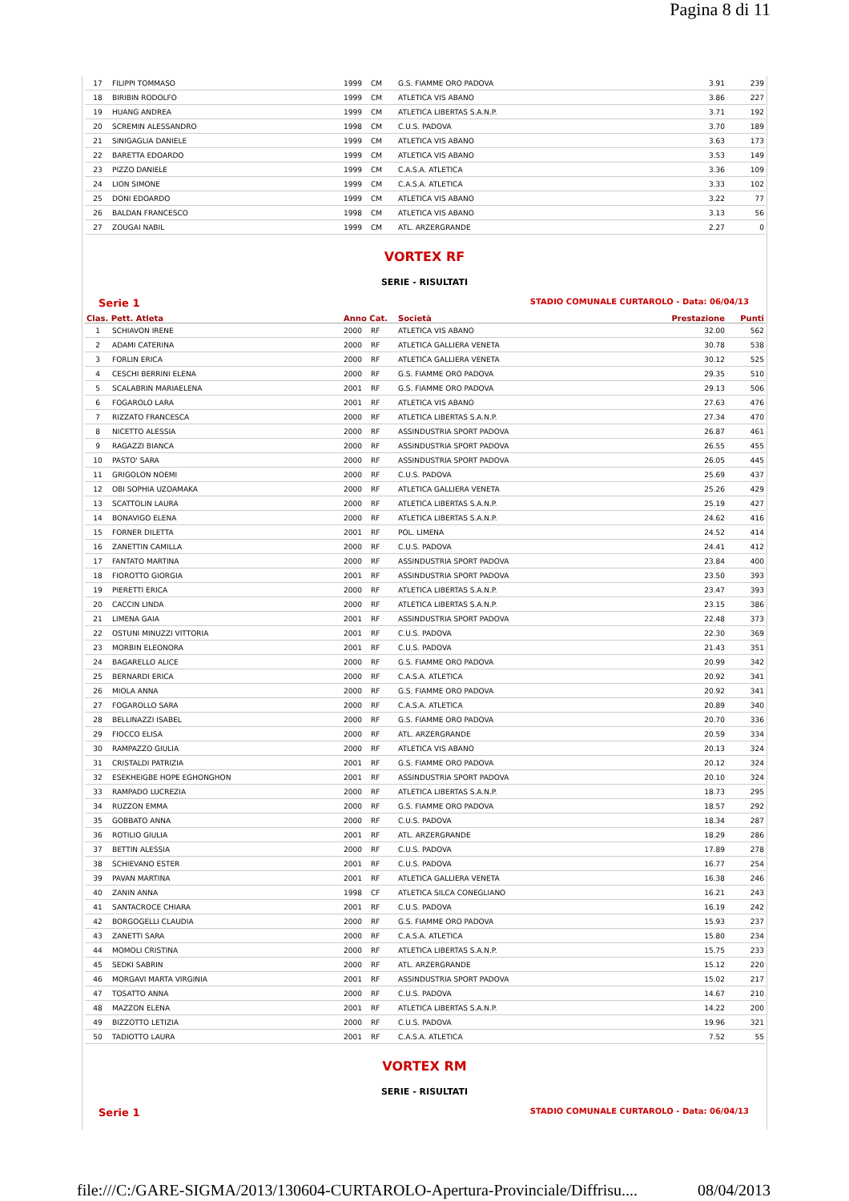Pagina 8 di 11
| 17 | FILIPPI TOMMASO | 1999 | CM | G.S. FIAMME ORO PADOVA | 3.91 | 239 |
| 18 | BIRIBIN RODOLFO | 1999 | CM | ATLETICA VIS ABANO | 3.86 | 227 |
| 19 | HUANG ANDREA | 1999 | CM | ATLETICA LIBERTAS S.A.N.P. | 3.71 | 192 |
| 20 | SCREMIN ALESSANDRO | 1998 | CM | C.U.S. PADOVA | 3.70 | 189 |
| 21 | SINIGAGLIA DANIELE | 1999 | CM | ATLETICA VIS ABANO | 3.63 | 173 |
| 22 | BARETTA EDOARDO | 1999 | CM | ATLETICA VIS ABANO | 3.53 | 149 |
| 23 | PIZZO DANIELE | 1999 | CM | C.A.S.A. ATLETICA | 3.36 | 109 |
| 24 | LION SIMONE | 1999 | CM | C.A.S.A. ATLETICA | 3.33 | 102 |
| 25 | DONI EDOARDO | 1999 | CM | ATLETICA VIS ABANO | 3.22 | 77 |
| 26 | BALDAN FRANCESCO | 1998 | CM | ATLETICA VIS ABANO | 3.13 | 56 |
| 27 | ZOUGAI NABIL | 1999 | CM | ATL. ARZERGRANDE | 2.27 | 0 |
VORTEX RF
SERIE - RISULTATI
Serie 1 STADIO COMUNALE CURTAROLO - Data: 06/04/13
| Clas. Pett. Atleta | | Anno Cat. | | Società | Prestazione | Punti |
| --- | --- | --- | --- | --- | --- | --- |
| 1 | SCHIAVON IRENE | 2000 | RF | ATLETICA VIS ABANO | 32.00 | 562 |
| 2 | ADAMI CATERINA | 2000 | RF | ATLETICA GALLIERA VENETA | 30.78 | 538 |
| 3 | FORLIN ERICA | 2000 | RF | ATLETICA GALLIERA VENETA | 30.12 | 525 |
| 4 | CESCHI BERRINI ELENA | 2000 | RF | G.S. FIAMME ORO PADOVA | 29.35 | 510 |
| 5 | SCALABRIN MARIAELENA | 2001 | RF | G.S. FIAMME ORO PADOVA | 29.13 | 506 |
| 6 | FOGAROLO LARA | 2001 | RF | ATLETICA VIS ABANO | 27.63 | 476 |
| 7 | RIZZATO FRANCESCA | 2000 | RF | ATLETICA LIBERTAS S.A.N.P. | 27.34 | 470 |
| 8 | NICETTO ALESSIA | 2000 | RF | ASSINDUSTRIA SPORT PADOVA | 26.87 | 461 |
| 9 | RAGAZZI BIANCA | 2000 | RF | ASSINDUSTRIA SPORT PADOVA | 26.55 | 455 |
| 10 | PASTO' SARA | 2000 | RF | ASSINDUSTRIA SPORT PADOVA | 26.05 | 445 |
| 11 | GRIGOLON NOEMI | 2000 | RF | C.U.S. PADOVA | 25.69 | 437 |
| 12 | OBI SOPHIA UZOAMAKA | 2000 | RF | ATLETICA GALLIERA VENETA | 25.26 | 429 |
| 13 | SCATTOLIN LAURA | 2000 | RF | ATLETICA LIBERTAS S.A.N.P. | 25.19 | 427 |
| 14 | BONAVIGO ELENA | 2000 | RF | ATLETICA LIBERTAS S.A.N.P. | 24.62 | 416 |
| 15 | FORNER DILETTA | 2001 | RF | POL. LIMENA | 24.52 | 414 |
| 16 | ZANETTIN CAMILLA | 2000 | RF | C.U.S. PADOVA | 24.41 | 412 |
| 17 | FANTATO MARTINA | 2000 | RF | ASSINDUSTRIA SPORT PADOVA | 23.84 | 400 |
| 18 | FIOROTTO GIORGIA | 2001 | RF | ASSINDUSTRIA SPORT PADOVA | 23.50 | 393 |
| 19 | PIERETTI ERICA | 2000 | RF | ATLETICA LIBERTAS S.A.N.P. | 23.47 | 393 |
| 20 | CACCIN LINDA | 2000 | RF | ATLETICA LIBERTAS S.A.N.P. | 23.15 | 386 |
| 21 | LIMENA GAIA | 2001 | RF | ASSINDUSTRIA SPORT PADOVA | 22.48 | 373 |
| 22 | OSTUNI MINUZZI VITTORIA | 2001 | RF | C.U.S. PADOVA | 22.30 | 369 |
| 23 | MORBIN ELEONORA | 2001 | RF | C.U.S. PADOVA | 21.43 | 351 |
| 24 | BAGARELLO ALICE | 2000 | RF | G.S. FIAMME ORO PADOVA | 20.99 | 342 |
| 25 | BERNARDI ERICA | 2000 | RF | C.A.S.A. ATLETICA | 20.92 | 341 |
| 26 | MIOLA ANNA | 2000 | RF | G.S. FIAMME ORO PADOVA | 20.92 | 341 |
| 27 | FOGAROLLO SARA | 2000 | RF | C.A.S.A. ATLETICA | 20.89 | 340 |
| 28 | BELLINAZZI ISABEL | 2000 | RF | G.S. FIAMME ORO PADOVA | 20.70 | 336 |
| 29 | FIOCCO ELISA | 2000 | RF | ATL. ARZERGRANDE | 20.59 | 334 |
| 30 | RAMPAZZO GIULIA | 2000 | RF | ATLETICA VIS ABANO | 20.13 | 324 |
| 31 | CRISTALDI PATRIZIA | 2001 | RF | G.S. FIAMME ORO PADOVA | 20.12 | 324 |
| 32 | ESEKHEIGBE HOPE EGHONGHON | 2001 | RF | ASSINDUSTRIA SPORT PADOVA | 20.10 | 324 |
| 33 | RAMPADO LUCREZIA | 2000 | RF | ATLETICA LIBERTAS S.A.N.P. | 18.73 | 295 |
| 34 | RUZZON EMMA | 2000 | RF | G.S. FIAMME ORO PADOVA | 18.57 | 292 |
| 35 | GOBBATO ANNA | 2000 | RF | C.U.S. PADOVA | 18.34 | 287 |
| 36 | ROTILIO GIULIA | 2001 | RF | ATL. ARZERGRANDE | 18.29 | 286 |
| 37 | BETTIN ALESSIA | 2000 | RF | C.U.S. PADOVA | 17.89 | 278 |
| 38 | SCHIEVANO ESTER | 2001 | RF | C.U.S. PADOVA | 16.77 | 254 |
| 39 | PAVAN MARTINA | 2001 | RF | ATLETICA GALLIERA VENETA | 16.38 | 246 |
| 40 | ZANIN ANNA | 1998 | CF | ATLETICA SILCA CONEGLIANO | 16.21 | 243 |
| 41 | SANTACROCE CHIARA | 2001 | RF | C.U.S. PADOVA | 16.19 | 242 |
| 42 | BORGOGELLI CLAUDIA | 2000 | RF | G.S. FIAMME ORO PADOVA | 15.93 | 237 |
| 43 | ZANETTI SARA | 2000 | RF | C.A.S.A. ATLETICA | 15.80 | 234 |
| 44 | MOMOLI CRISTINA | 2000 | RF | ATLETICA LIBERTAS S.A.N.P. | 15.75 | 233 |
| 45 | SEDKI SABRIN | 2000 | RF | ATL. ARZERGRANDE | 15.12 | 220 |
| 46 | MORGAVI MARTA VIRGINIA | 2001 | RF | ASSINDUSTRIA SPORT PADOVA | 15.02 | 217 |
| 47 | TOSATTO ANNA | 2000 | RF | C.U.S. PADOVA | 14.67 | 210 |
| 48 | MAZZON ELENA | 2001 | RF | ATLETICA LIBERTAS S.A.N.P. | 14.22 | 200 |
| 49 | BIZZOTTO LETIZIA | 2000 | RF | C.U.S. PADOVA | 19.96 | 321 |
| 50 | TADIOTTO LAURA | 2001 | RF | C.A.S.A. ATLETICA | 7.52 | 55 |
VORTEX RM
SERIE - RISULTATI
Serie 1 STADIO COMUNALE CURTAROLO - Data: 06/04/13
file:///C:/GARE-SIGMA/2013/130604-CURTAROLO-Apertura-Provinciale/Diffrisu.... 08/04/2013